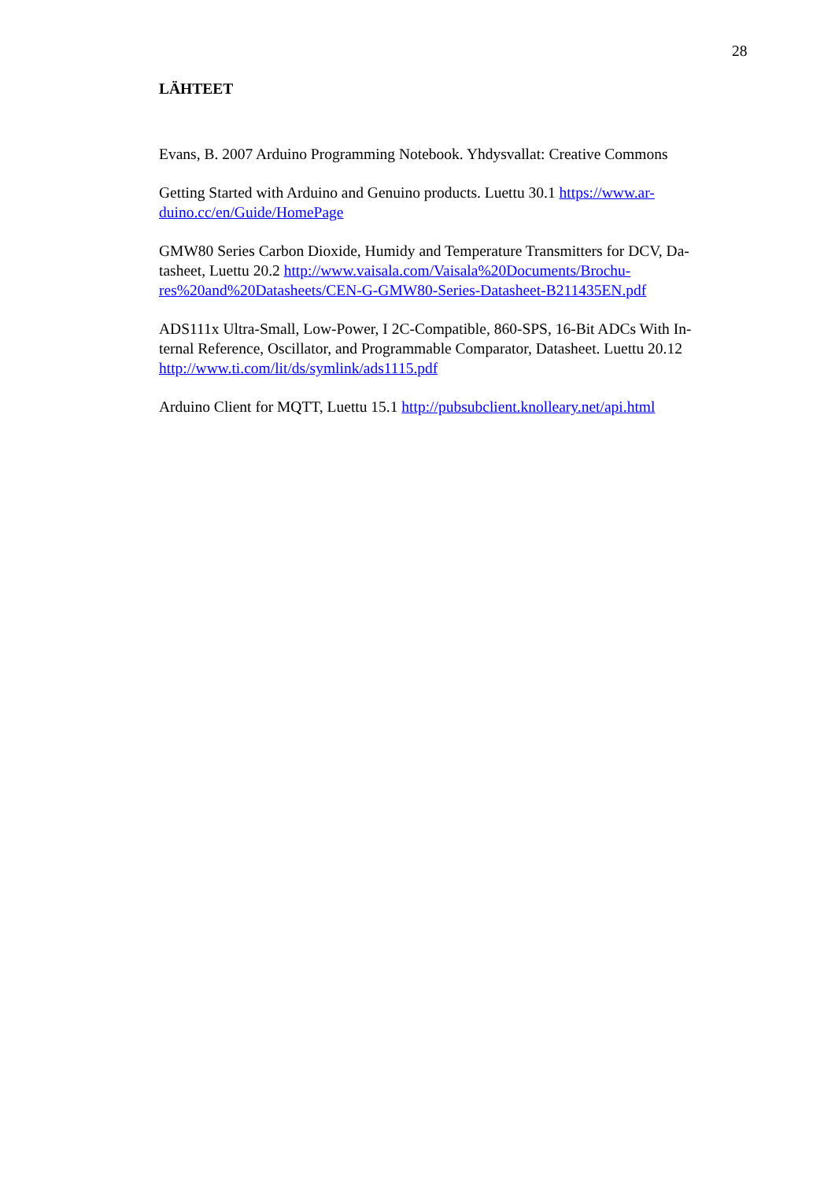28
LÄHTEET
Evans, B. 2007 Arduino Programming Notebook. Yhdysvallat: Creative Commons
Getting Started with Arduino and Genuino products. Luettu 30.1 https://www.ar-
duino.cc/en/Guide/HomePage
GMW80 Series Carbon Dioxide, Humidy and Temperature Transmitters for DCV, Da-
tasheet, Luettu 20.2 http://www.vaisala.com/Vaisala%20Documents/Brochu-
res%20and%20Datasheets/CEN-G-GMW80-Series-Datasheet-B211435EN.pdf
ADS111x Ultra-Small, Low-Power, I 2C-Compatible, 860-SPS, 16-Bit ADCs With In-
ternal Reference, Oscillator, and Programmable Comparator, Datasheet. Luettu 20.12
http://www.ti.com/lit/ds/symlink/ads1115.pdf
Arduino Client for MQTT, Luettu 15.1 http://pubsubclient.knolleary.net/api.html